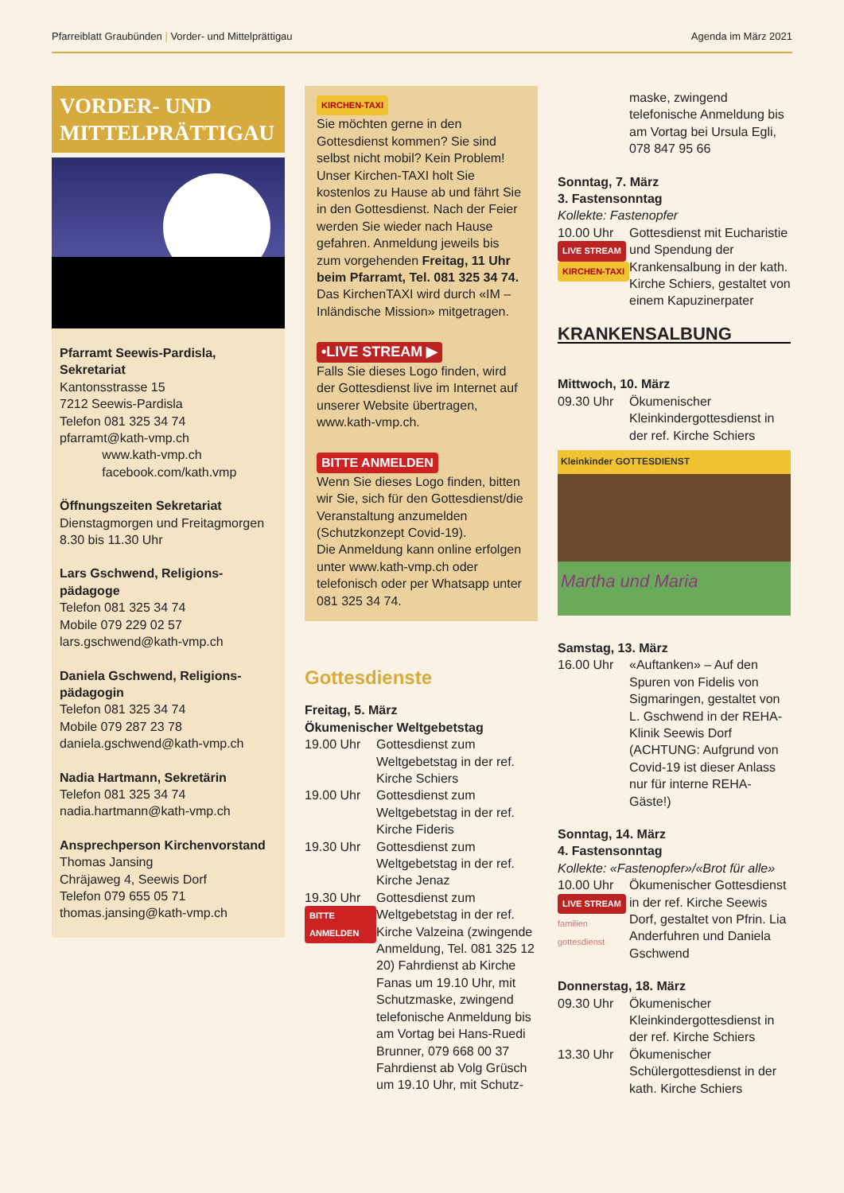Pfarreiblatt Graubünden | Vorder- und Mittelprättigau Agenda im März 2021
VORDER- UND
MITTELPRÄTTIGAU
Pfarramt Seewis-Pardisla, Sekretariat
Kantonsstrasse 15
7212 Seewis-Pardisla
Telefon 081 325 34 74
pfarramt@kath-vmp.ch
www.kath-vmp.ch
facebook.com/kath.vmp
Öffnungszeiten Sekretariat
Dienstagmorgen und Freitagmorgen
8.30 bis 11.30 Uhr
Lars Gschwend, Religions-pädagoge
Telefon 081 325 34 74
Mobile 079 229 02 57
lars.gschwend@kath-vmp.ch
Daniela Gschwend, Religions-pädagogin
Telefon 081 325 34 74
Mobile 079 287 23 78
daniela.gschwend@kath-vmp.ch
Nadia Hartmann, Sekretärin
Telefon 081 325 34 74
nadia.hartmann@kath-vmp.ch
Ansprechperson Kirchenvorstand
Thomas Jansing
Chräjaweg 4, Seewis Dorf
Telefon 079 655 05 71
thomas.jansing@kath-vmp.ch
KIRCHEN-TAXI
Sie möchten gerne in den Gottesdienst kommen? Sie sind selbst nicht mobil? Kein Problem! Unser Kirchen-TAXI holt Sie kostenlos zu Hause ab und fährt Sie in den Gottesdienst. Nach der Feier werden Sie wieder nach Hause gefahren. Anmeldung jeweils bis zum vorgehenden Freitag, 11 Uhr beim Pfarramt, Tel. 081 325 34 74.
Das KirchenTAXI wird durch «IM – Inländische Mission» mitgetragen.
•LIVE STREAM ▶
Falls Sie dieses Logo finden, wird der Gottesdienst live im Internet auf unserer Website übertragen, www.kath-vmp.ch.
BITTE ANMELDEN
Wenn Sie dieses Logo finden, bitten wir Sie, sich für den Gottesdienst/die Veranstaltung anzumelden (Schutzkonzept Covid-19).
Die Anmeldung kann online erfolgen unter www.kath-vmp.ch oder telefonisch oder per Whatsapp unter 081 325 34 74.
Gottesdienste
Freitag, 5. März
Ökumenischer Weltgebetstag
19.00 Uhr
Gottesdienst zum Weltgebetstag in der ref. Kirche Schiers
19.00 Uhr
Gottesdienst zum Weltgebetstag in der ref. Kirche Fideris
19.30 Uhr
Gottesdienst zum Weltgebetstag in der ref. Kirche Jenaz
19.30 Uhr
BITTE ANMELDEN
Gottesdienst zum Weltgebetstag in der ref. Kirche Valzeina (zwingende Anmeldung, Tel. 081 325 12 20) Fahrdienst ab Kirche Fanas um 19.10 Uhr, mit Schutzmaske, zwingend telefonische Anmeldung bis am Vortag bei Hans-Ruedi Brunner, 079 668 00 37 Fahrdienst ab Volg Grüsch um 19.10 Uhr, mit Schutz-
maske, zwingend telefonische Anmeldung bis am Vortag bei Ursula Egli, 078 847 95 66
Sonntag, 7. März
3. Fastensonntag
Kollekte: Fastenopfer
10.00 Uhr
LIVE STREAM
KIRCHEN-TAXI
Gottesdienst mit Eucharistie und Spendung der Krankensalbung in der kath. Kirche Schiers, gestaltet von einem Kapuzinerpater
KRANKENSALBUNG
Mittwoch, 10. März
09.30 Uhr
Ökumenischer Kleinkindergottesdienst in der ref. Kirche Schiers
Kleinkinder GOTTESDIENST
Martha und Maria
Samstag, 13. März
16.00 Uhr
«Auftanken» – Auf den Spuren von Fidelis von Sigmaringen, gestaltet von L. Gschwend in der REHA-Klinik Seewis Dorf (ACHTUNG: Aufgrund von Covid-19 ist dieser Anlass nur für interne REHA-Gäste!)
Sonntag, 14. März
4. Fastensonntag
Kollekte: «Fastenopfer»/«Brot für alle»
10.00 Uhr
LIVE STREAM
familien gottesdienst
Ökumenischer Gottesdienst in der ref. Kirche Seewis Dorf, gestaltet von Pfrin. Lia Anderfuhren und Daniela Gschwend
Donnerstag, 18. März
09.30 Uhr
Ökumenischer Kleinkindergottesdienst in der ref. Kirche Schiers
13.30 Uhr
Ökumenischer Schülergottesdienst in der kath. Kirche Schiers